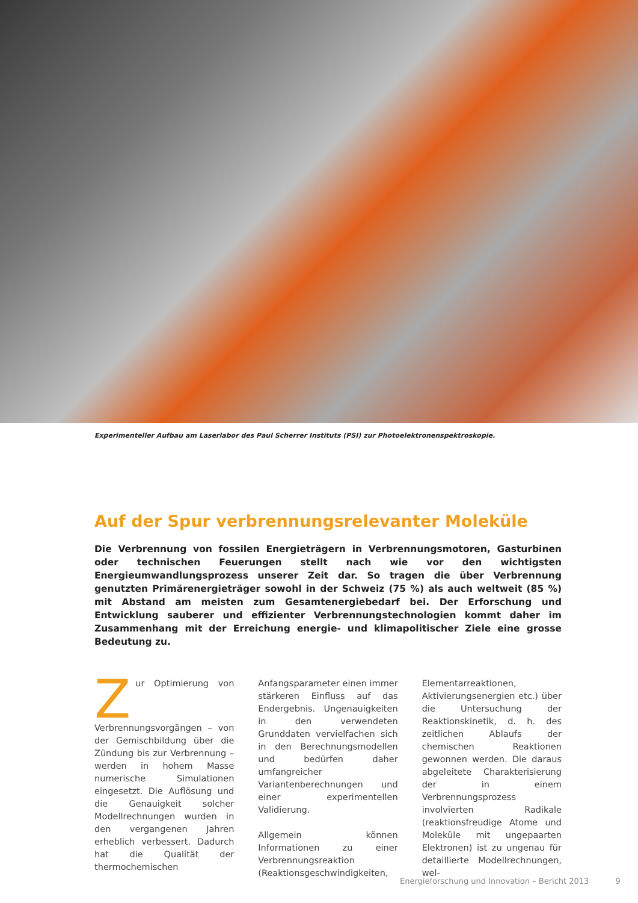Experimenteller Aufbau am Laserlabor des Paul Scherrer Instituts (PSI) zur Photoelektronenspektroskopie.
Auf der Spur verbrennungsrelevanter Moleküle
Die Verbrennung von fossilen Energieträgern in Verbrennungsmotoren, Gasturbinen oder technischen Feuerungen stellt nach wie vor den wichtigsten Energieumwandlungsprozess unserer Zeit dar. So tragen die über Verbrennung genutzten Primärenergieträger sowohl in der Schweiz (75 %) als auch weltweit (85 %) mit Abstand am meisten zum Gesamtenergiebedarf bei. Der Erforschung und Entwicklung sauberer und effizienter Verbrennungstechnologien kommt daher im Zusammenhang mit der Erreichung energie- und klimapolitischer Ziele eine grosse Bedeutung zu.
Zur Optimierung von Verbrennungsvorgängen – von der Gemischbildung über die Zündung bis zur Verbrennung – werden in hohem Masse numerische Simulationen eingesetzt. Die Auflösung und die Genauigkeit solcher Modellrechnungen wurden in den vergangenen Jahren erheblich verbessert. Dadurch hat die Qualität der thermochemischen Anfangsparameter einen immer stärkeren Einfluss auf das Endergebnis. Ungenauigkeiten in den verwendeten Grunddaten vervielfachen sich in den Berechnungsmodellen und bedürfen daher umfangreicher Variantenberechnungen und einer experimentellen Validierung.
Allgemein können Informationen zu einer Verbrennungsreaktion (Reaktionsgeschwindigkeiten, Elementarreaktionen, Aktivierungsenergien etc.) über die Untersuchung der Reaktionskinetik, d. h. des zeitlichen Ablaufs der chemischen Reaktionen gewonnen werden. Die daraus abgeleitete Charakterisierung der in einem Verbrennungsprozess involvierten Radikale (reaktionsfreudige Atome und Moleküle mit ungepaarten Elektronen) ist zu ungenau für detaillierte Modellrechnungen, wel-
Energieforschung und Innovation – Bericht 2013 9